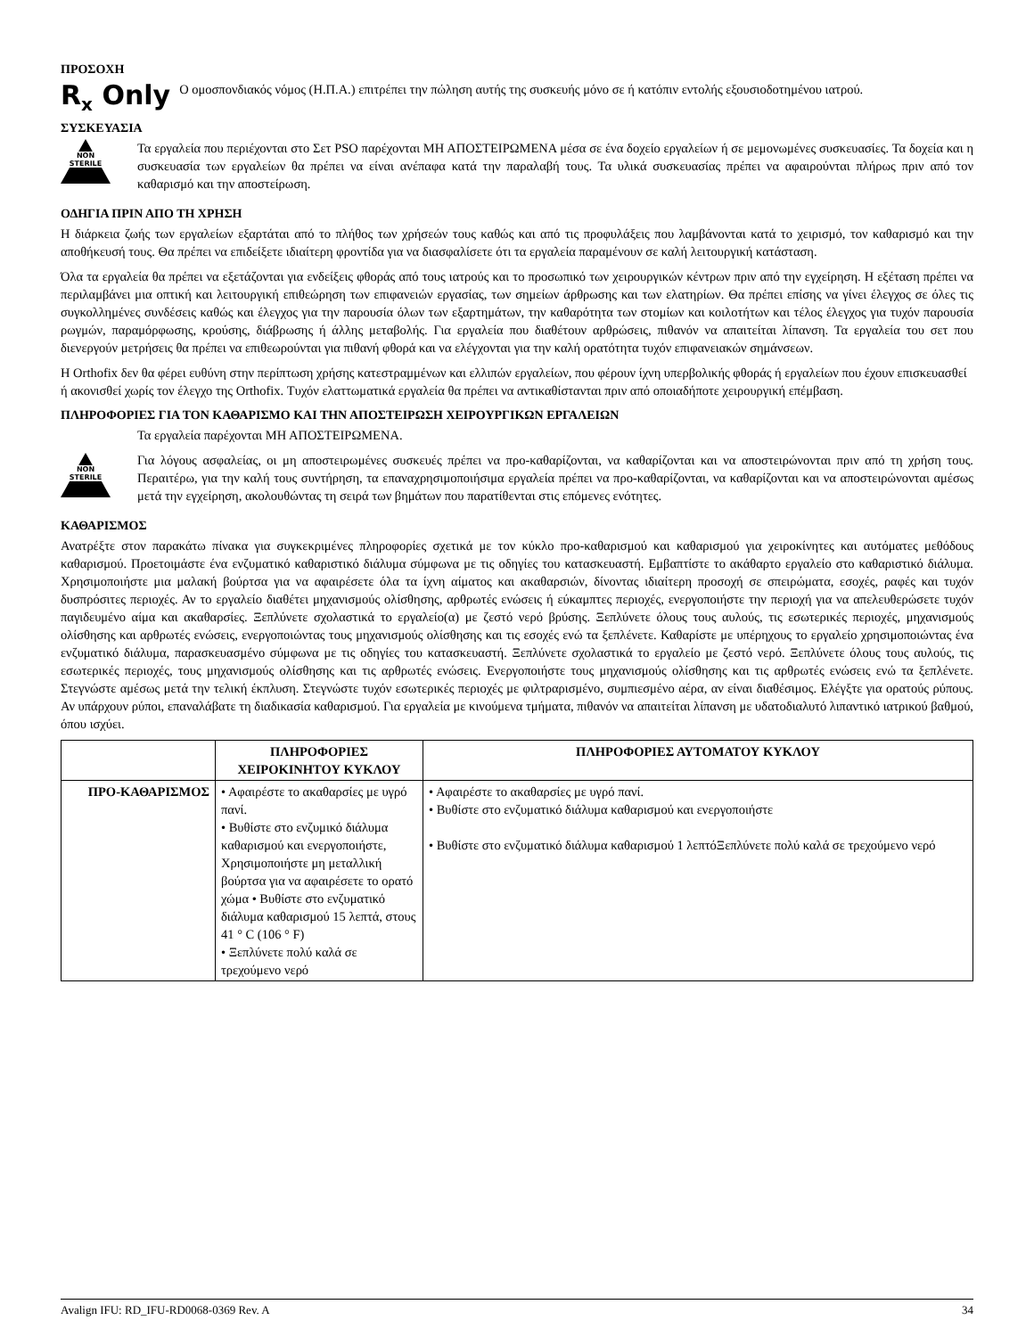ΠΡΟΣΟΧΗ
R<sub>x</sub> Only
Ο ομοσπονδιακός νόμος (Η.Π.Α.) επιτρέπει την πώληση αυτής της συσκευής μόνο σε ή κατόπιν εντολής εξουσιοδοτημένου ιατρού.
ΣΥΣΚΕΥΑΣΙΑ
NON STERILE
Τα εργαλεία που περιέχονται στο Σετ PSO παρέχονται ΜΗ ΑΠΟΣΤΕΙΡΩΜΕΝΑ μέσα σε ένα δοχείο εργαλείων ή σε μεμονωμένες συσκευασίες. Τα δοχεία και η συσκευασία των εργαλείων θα πρέπει να είναι ανέπαφα κατά την παραλαβή τους. Τα υλικά συσκευασίας πρέπει να αφαιρούνται πλήρως πριν από τον καθαρισμό και την αποστείρωση.
ΟΔΗΓΙΑ ΠΡΙΝ ΑΠΟ ΤΗ ΧΡΗΣΗ
Η διάρκεια ζωής των εργαλείων εξαρτάται από το πλήθος των χρήσεών τους καθώς και από τις προφυλάξεις που λαμβάνονται κατά το χειρισμό, τον καθαρισμό και την αποθήκευσή τους. Θα πρέπει να επιδείξετε ιδιαίτερη φροντίδα για να διασφαλίσετε ότι τα εργαλεία παραμένουν σε καλή λειτουργική κατάσταση.
Όλα τα εργαλεία θα πρέπει να εξετάζονται για ενδείξεις φθοράς από τους ιατρούς και το προσωπικό των χειρουργικών κέντρων πριν από την εγχείρηση. Η εξέταση πρέπει να περιλαμβάνει μια οπτική και λειτουργική επιθεώρηση των επιφανειών εργασίας, των σημείων άρθρωσης και των ελατηρίων. Θα πρέπει επίσης να γίνει έλεγχος σε όλες τις συγκολλημένες συνδέσεις καθώς και έλεγχος για την παρουσία όλων των εξαρτημάτων, την καθαρότητα των στομίων και κοιλοτήτων και τέλος έλεγχος για τυχόν παρουσία ρωγμών, παραμόρφωσης, κρούσης, διάβρωσης ή άλλης μεταβολής. Για εργαλεία που διαθέτουν αρθρώσεις, πιθανόν να απαιτείται λίπανση. Τα εργαλεία του σετ που διενεργούν μετρήσεις θα πρέπει να επιθεωρούνται για πιθανή φθορά και να ελέγχονται για την καλή ορατότητα τυχόν επιφανειακών σημάνσεων.
Η Orthofix δεν θα φέρει ευθύνη στην περίπτωση χρήσης κατεστραμμένων και ελλιπών εργαλείων, που φέρουν ίχνη υπερβολικής φθοράς ή εργαλείων που έχουν επισκευασθεί ή ακονισθεί χωρίς τον έλεγχο της Orthofix. Τυχόν ελαττωματικά εργαλεία θα πρέπει να αντικαθίστανται πριν από οποιαδήποτε χειρουργική επέμβαση.
ΠΛΗΡΟΦΟΡΙΕΣ ΓΙΑ ΤΟΝ ΚΑΘΑΡΙΣΜΟ ΚΑΙ ΤΗΝ ΑΠΟΣΤΕΙΡΩΣΗ ΧΕΙΡΟΥΡΓΙΚΩΝ ΕΡΓΑΛΕΙΩΝ
NON STERILE
Τα εργαλεία παρέχονται ΜΗ ΑΠΟΣΤΕΙΡΩΜΕΝΑ.
Για λόγους ασφαλείας, οι μη αποστειρωμένες συσκευές πρέπει να προ-καθαρίζονται, να καθαρίζονται και να αποστειρώνονται πριν από τη χρήση τους. Περαιτέρω, για την καλή τους συντήρηση, τα επαναχρησιμοποιήσιμα εργαλεία πρέπει να προ-καθαρίζονται, να καθαρίζονται και να αποστειρώνονται αμέσως μετά την εγχείρηση, ακολουθώντας τη σειρά των βημάτων που παρατίθενται στις επόμενες ενότητες.
ΚΑΘΑΡΙΣΜΟΣ
Ανατρέξτε στον παρακάτω πίνακα για συγκεκριμένες πληροφορίες σχετικά με τον κύκλο προ-καθαρισμού και καθαρισμού για χειροκίνητες και αυτόματες μεθόδους καθαρισμού. Προετοιμάστε ένα ενζυματικό καθαριστικό διάλυμα σύμφωνα με τις οδηγίες του κατασκευαστή. Εμβαπτίστε το ακάθαρτο εργαλείο στο καθαριστικό διάλυμα. Χρησιμοποιήστε μια μαλακή βούρτσα για να αφαιρέσετε όλα τα ίχνη αίματος και ακαθαρσιών, δίνοντας ιδιαίτερη προσοχή σε σπειρώματα, εσοχές, ραφές και τυχόν δυσπρόσιτες περιοχές. Αν το εργαλείο διαθέτει μηχανισμούς ολίσθησης, αρθρωτές ενώσεις ή εύκαμπτες περιοχές, ενεργοποιήστε την περιοχή για να απελευθερώσετε τυχόν παγιδευμένο αίμα και ακαθαρσίες. Ξεπλύνετε σχολαστικά το εργαλείο(α) με ζεστό νερό βρύσης. Ξεπλύνετε όλους τους αυλούς, τις εσωτερικές περιοχές, μηχανισμούς ολίσθησης και αρθρωτές ενώσεις, ενεργοποιώντας τους μηχανισμούς ολίσθησης και τις εσοχές ενώ τα ξεπλένετε. Καθαρίστε με υπέρηχους το εργαλείο χρησιμοποιώντας ένα ενζυματικό διάλυμα, παρασκευασμένο σύμφωνα με τις οδηγίες του κατασκευαστή. Ξεπλύνετε σχολαστικά το εργαλείο με ζεστό νερό. Ξεπλύνετε όλους τους αυλούς, τις εσωτερικές περιοχές, τους μηχανισμούς ολίσθησης και τις αρθρωτές ενώσεις. Ενεργοποιήστε τους μηχανισμούς ολίσθησης και τις αρθρωτές ενώσεις ενώ τα ξεπλένετε. Στεγνώστε αμέσως μετά την τελική έκπλυση. Στεγνώστε τυχόν εσωτερικές περιοχές με φιλτραρισμένο, συμπιεσμένο αέρα, αν είναι διαθέσιμος. Ελέγξτε για ορατούς ρύπους. Αν υπάρχουν ρύποι, επαναλάβατε τη διαδικασία καθαρισμού. Για εργαλεία με κινούμενα τμήματα, πιθανόν να απαιτείται λίπανση με υδατοδιαλυτό λιπαντικό ιατρικού βαθμού, όπου ισχύει.
| | ΠΛΗΡΟΦΟΡΙΕΣ ΧΕΙΡΟΚΙΝΗΤΟΥ ΚΥΚΛΟΥ | ΠΛΗΡΟΦΟΡΙΕΣ ΑΥΤΟΜΑΤΟΥ ΚΥΚΛΟΥ |
| --- | --- | --- |
| ΠΡΟ-ΚΑΘΑΡΙΣΜΟΣ | • Αφαιρέστε το ακαθαρσίες με υγρό πανί. • Βυθίστε στο ενζυμικό διάλυμα καθαρισμού και ενεργοποιήστε, Χρησιμοποιήστε μη μεταλλική βούρτσα για να αφαιρέσετε το ορατό χώμα • Βυθίστε στο ενζυματικό διάλυμα καθαρισμού 15 λεπτά, στους 41 ° C (106 ° F) • Ξεπλύνετε πολύ καλά σε τρεχούμενο νερό | • Αφαιρέστε το ακαθαρσίες με υγρό πανί. • Βυθίστε στο ενζυματικό διάλυμα καθαρισμού και ενεργοποιήστε • Βυθίστε στο ενζυματικό διάλυμα καθαρισμού 1 λεπτόΞεπλύνετε πολύ καλά σε τρεχούμενο νερό |
Avalign IFU: RD_IFU-RD0068-0369 Rev. A 34